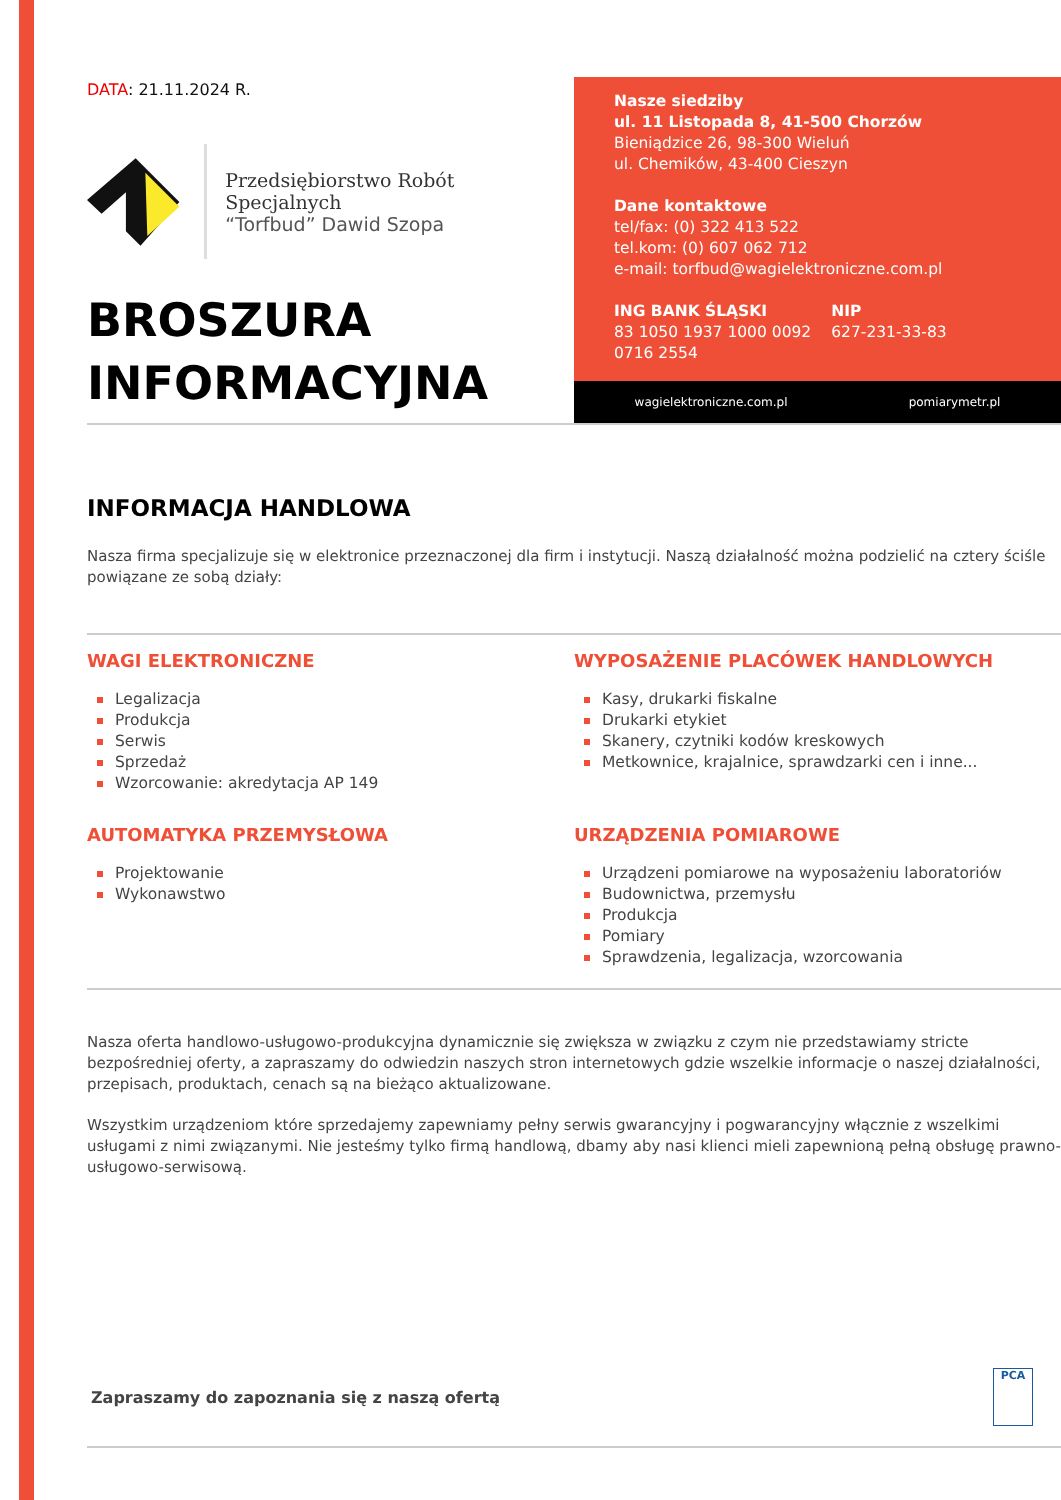DATA: 21.11.2024 R.
Przedsiębiorstwo Robót Specjalnych
“Torfbud” Dawid Szopa
BROSZURA
INFORMACYJNA
Nasze siedziby
ul. 11 Listopada 8, 41-500 Chorzów
Bieniądzice 26, 98-300 Wieluń
ul. Chemików, 43-400 Cieszyn
Dane kontaktowe
tel/fax: (0) 322 413 522
tel.kom: (0) 607 062 712
e-mail: torfbud@wagielektroniczne.com.pl
ING BANK ŚLĄSKI
83 1050 1937 1000 0092
0716 2554
NIP
627-231-33-83
wagielektroniczne.com.pl pomiarymetr.pl
INFORMACJA HANDLOWA
Nasza firma specjalizuje się w elektronice przeznaczonej dla firm i instytucji. Naszą działalność można podzielić na cztery ściśle powiązane ze sobą działy:
WAGI ELEKTRONICZNE
Legalizacja
Produkcja
Serwis
Sprzedaż
Wzorcowanie: akredytacja AP 149
AUTOMATYKA PRZEMYSŁOWA
Projektowanie
Wykonawstwo
WYPOSAŻENIE PLACÓWEK HANDLOWYCH
Kasy, drukarki fiskalne
Drukarki etykiet
Skanery, czytniki kodów kreskowych
Metkownice, krajalnice, sprawdzarki cen i inne...
URZĄDZENIA POMIAROWE
Urządzeni pomiarowe na wyposażeniu laboratoriów
Budownictwa, przemysłu
Produkcja
Pomiary
Sprawdzenia, legalizacja, wzorcowania
Nasza oferta handlowo-usługowo-produkcyjna dynamicznie się zwiększa w związku z czym nie przedstawiamy stricte bezpośredniej oferty, a zapraszamy do odwiedzin naszych stron internetowych gdzie wszelkie informacje o naszej działalności, przepisach, produktach, cenach są na bieżąco aktualizowane.
Wszystkim urządzeniom które sprzedajemy zapewniamy pełny serwis gwarancyjny i pogwarancyjny włącznie z wszelkimi usługami z nimi związanymi. Nie jesteśmy tylko firmą handlową, dbamy aby nasi klienci mieli zapewnioną pełną obsługę prawno-usługowo-serwisową.
Zapraszamy do zapoznania się z naszą ofertą
PCA